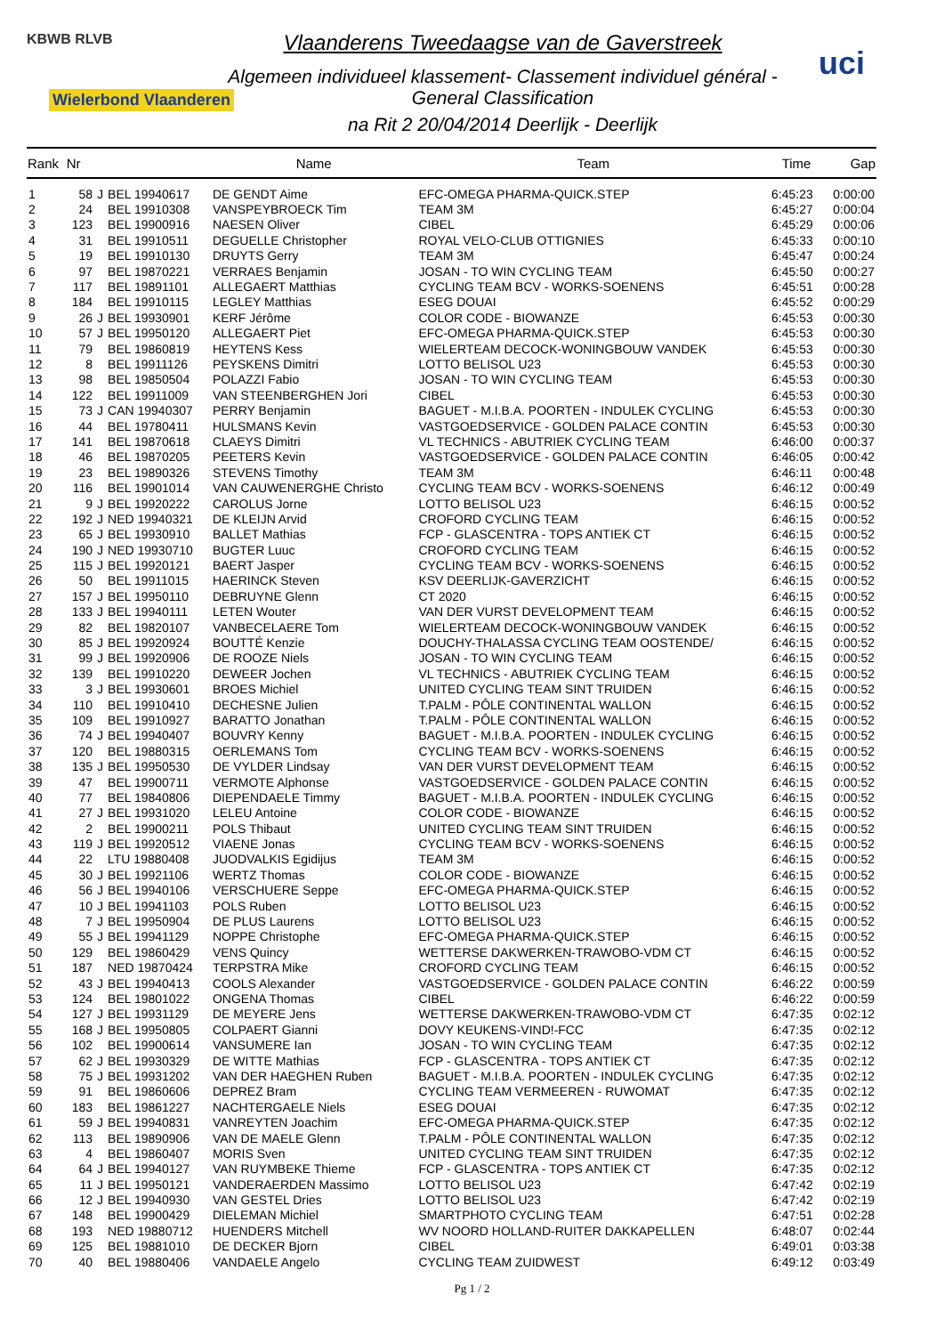KBWB RLVB
Wielerbond Vlaanderen
Vlaanderens Tweedaagse van de Gaverstreek
Algemeen individueel klassement- Classement individuel général -
General Classification
na Rit 2 20/04/2014 Deerlijk - Deerlijk
uci
| Rank | Nr | | | Name | Team | Time | Gap |
| --- | --- | --- | --- | --- | --- | --- | --- |
| 1 | 58 | J | BEL 19940617 | DE GENDT Aime | EFC-OMEGA PHARMA-QUICK.STEP | 6:45:23 | 0:00:00 |
| 2 | 24 | | BEL 19910308 | VANSPEYBROECK Tim | TEAM 3M | 6:45:27 | 0:00:04 |
| 3 | 123 | | BEL 19900916 | NAESEN Oliver | CIBEL | 6:45:29 | 0:00:06 |
| 4 | 31 | | BEL 19910511 | DEGUELLE Christopher | ROYAL VELO-CLUB OTTIGNIES | 6:45:33 | 0:00:10 |
| 5 | 19 | | BEL 19910130 | DRUYTS Gerry | TEAM 3M | 6:45:47 | 0:00:24 |
| 6 | 97 | | BEL 19870221 | VERRAES Benjamin | JOSAN - TO WIN CYCLING TEAM | 6:45:50 | 0:00:27 |
| 7 | 117 | | BEL 19891101 | ALLEGAERT Matthias | CYCLING TEAM BCV - WORKS-SOENENS | 6:45:51 | 0:00:28 |
| 8 | 184 | | BEL 19910115 | LEGLEY Matthias | ESEG DOUAI | 6:45:52 | 0:00:29 |
| 9 | 26 | J | BEL 19930901 | KERF Jérôme | COLOR CODE - BIOWANZE | 6:45:53 | 0:00:30 |
| 10 | 57 | J | BEL 19950120 | ALLEGAERT Piet | EFC-OMEGA PHARMA-QUICK.STEP | 6:45:53 | 0:00:30 |
| 11 | 79 | | BEL 19860819 | HEYTENS Kess | WIELERTEAM DECOCK-WONINGBOUW VANDEK | 6:45:53 | 0:00:30 |
| 12 | 8 | | BEL 19911126 | PEYSKENS Dimitri | LOTTO BELISOL U23 | 6:45:53 | 0:00:30 |
| 13 | 98 | | BEL 19850504 | POLAZZI Fabio | JOSAN - TO WIN CYCLING TEAM | 6:45:53 | 0:00:30 |
| 14 | 122 | | BEL 19911009 | VAN STEENBERGHEN Jori | CIBEL | 6:45:53 | 0:00:30 |
| 15 | 73 | J | CAN 19940307 | PERRY Benjamin | BAGUET - M.I.B.A. POORTEN - INDULEK CYCLING | 6:45:53 | 0:00:30 |
| 16 | 44 | | BEL 19780411 | HULSMANS Kevin | VASTGOEDSERVICE - GOLDEN PALACE CONTIN | 6:45:53 | 0:00:30 |
| 17 | 141 | | BEL 19870618 | CLAEYS Dimitri | VL TECHNICS - ABUTRIEK CYCLING TEAM | 6:46:00 | 0:00:37 |
| 18 | 46 | | BEL 19870205 | PEETERS Kevin | VASTGOEDSERVICE - GOLDEN PALACE CONTIN | 6:46:05 | 0:00:42 |
| 19 | 23 | | BEL 19890326 | STEVENS Timothy | TEAM 3M | 6:46:11 | 0:00:48 |
| 20 | 116 | | BEL 19901014 | VAN CAUWENERGHE Christo | CYCLING TEAM BCV - WORKS-SOENENS | 6:46:12 | 0:00:49 |
| 21 | 9 | J | BEL 19920222 | CAROLUS Jorne | LOTTO BELISOL U23 | 6:46:15 | 0:00:52 |
| 22 | 192 | J | NED 19940321 | DE KLEIJN Arvid | CROFORD CYCLING TEAM | 6:46:15 | 0:00:52 |
| 23 | 65 | J | BEL 19930910 | BALLET Mathias | FCP - GLASCENTRA - TOPS ANTIEK CT | 6:46:15 | 0:00:52 |
| 24 | 190 | J | NED 19930710 | BUGTER Luuc | CROFORD CYCLING TEAM | 6:46:15 | 0:00:52 |
| 25 | 115 | J | BEL 19920121 | BAERT Jasper | CYCLING TEAM BCV - WORKS-SOENENS | 6:46:15 | 0:00:52 |
| 26 | 50 | | BEL 19911015 | HAERINCK Steven | KSV DEERLIJK-GAVERZICHT | 6:46:15 | 0:00:52 |
| 27 | 157 | J | BEL 19950110 | DEBRUYNE Glenn | CT 2020 | 6:46:15 | 0:00:52 |
| 28 | 133 | J | BEL 19940111 | LETEN Wouter | VAN DER VURST DEVELOPMENT TEAM | 6:46:15 | 0:00:52 |
| 29 | 82 | | BEL 19820107 | VANBECELAERE Tom | WIELERTEAM DECOCK-WONINGBOUW VANDEK | 6:46:15 | 0:00:52 |
| 30 | 85 | J | BEL 19920924 | BOUTTÉ Kenzie | DOUCHY-THALASSA CYCLING TEAM OOSTENDE/ | 6:46:15 | 0:00:52 |
| 31 | 99 | J | BEL 19920906 | DE ROOZE Niels | JOSAN - TO WIN CYCLING TEAM | 6:46:15 | 0:00:52 |
| 32 | 139 | | BEL 19910220 | DEWEER Jochen | VL TECHNICS - ABUTRIEK CYCLING TEAM | 6:46:15 | 0:00:52 |
| 33 | 3 | J | BEL 19930601 | BROES Michiel | UNITED CYCLING TEAM SINT TRUIDEN | 6:46:15 | 0:00:52 |
| 34 | 110 | | BEL 19910410 | DECHESNE Julien | T.PALM - PÔLE CONTINENTAL WALLON | 6:46:15 | 0:00:52 |
| 35 | 109 | | BEL 19910927 | BARATTO Jonathan | T.PALM - PÔLE CONTINENTAL WALLON | 6:46:15 | 0:00:52 |
| 36 | 74 | J | BEL 19940407 | BOUVRY Kenny | BAGUET - M.I.B.A. POORTEN - INDULEK CYCLING | 6:46:15 | 0:00:52 |
| 37 | 120 | | BEL 19880315 | OERLEMANS Tom | CYCLING TEAM BCV - WORKS-SOENENS | 6:46:15 | 0:00:52 |
| 38 | 135 | J | BEL 19950530 | DE VYLDER Lindsay | VAN DER VURST DEVELOPMENT TEAM | 6:46:15 | 0:00:52 |
| 39 | 47 | | BEL 19900711 | VERMOTE Alphonse | VASTGOEDSERVICE - GOLDEN PALACE CONTIN | 6:46:15 | 0:00:52 |
| 40 | 77 | | BEL 19840806 | DIEPENDAELE Timmy | BAGUET - M.I.B.A. POORTEN - INDULEK CYCLING | 6:46:15 | 0:00:52 |
| 41 | 27 | J | BEL 19931020 | LELEU Antoine | COLOR CODE - BIOWANZE | 6:46:15 | 0:00:52 |
| 42 | 2 | | BEL 19900211 | POLS Thibaut | UNITED CYCLING TEAM SINT TRUIDEN | 6:46:15 | 0:00:52 |
| 43 | 119 | J | BEL 19920512 | VIAENE Jonas | CYCLING TEAM BCV - WORKS-SOENENS | 6:46:15 | 0:00:52 |
| 44 | 22 | | LTU 19880408 | JUODVALKIS Egidijus | TEAM 3M | 6:46:15 | 0:00:52 |
| 45 | 30 | J | BEL 19921106 | WERTZ Thomas | COLOR CODE - BIOWANZE | 6:46:15 | 0:00:52 |
| 46 | 56 | J | BEL 19940106 | VERSCHUERE Seppe | EFC-OMEGA PHARMA-QUICK.STEP | 6:46:15 | 0:00:52 |
| 47 | 10 | J | BEL 19941103 | POLS Ruben | LOTTO BELISOL U23 | 6:46:15 | 0:00:52 |
| 48 | 7 | J | BEL 19950904 | DE PLUS Laurens | LOTTO BELISOL U23 | 6:46:15 | 0:00:52 |
| 49 | 55 | J | BEL 19941129 | NOPPE Christophe | EFC-OMEGA PHARMA-QUICK.STEP | 6:46:15 | 0:00:52 |
| 50 | 129 | | BEL 19860429 | VENS Quincy | WETTERSE DAKWERKEN-TRAWOBO-VDM CT | 6:46:15 | 0:00:52 |
| 51 | 187 | | NED 19870424 | TERPSTRA Mike | CROFORD CYCLING TEAM | 6:46:15 | 0:00:52 |
| 52 | 43 | J | BEL 19940413 | COOLS Alexander | VASTGOEDSERVICE - GOLDEN PALACE CONTIN | 6:46:22 | 0:00:59 |
| 53 | 124 | | BEL 19801022 | ONGENA Thomas | CIBEL | 6:46:22 | 0:00:59 |
| 54 | 127 | J | BEL 19931129 | DE MEYERE Jens | WETTERSE DAKWERKEN-TRAWOBO-VDM CT | 6:47:35 | 0:02:12 |
| 55 | 168 | J | BEL 19950805 | COLPAERT Gianni | DOVY KEUKENS-VIND!-FCC | 6:47:35 | 0:02:12 |
| 56 | 102 | | BEL 19900614 | VANSUMERE Ian | JOSAN - TO WIN CYCLING TEAM | 6:47:35 | 0:02:12 |
| 57 | 62 | J | BEL 19930329 | DE WITTE Mathias | FCP - GLASCENTRA - TOPS ANTIEK CT | 6:47:35 | 0:02:12 |
| 58 | 75 | J | BEL 19931202 | VAN DER HAEGHEN Ruben | BAGUET - M.I.B.A. POORTEN - INDULEK CYCLING | 6:47:35 | 0:02:12 |
| 59 | 91 | | BEL 19860606 | DEPREZ Bram | CYCLING TEAM VERMEEREN - RUWOMAT | 6:47:35 | 0:02:12 |
| 60 | 183 | | BEL 19861227 | NACHTERGAELE Niels | ESEG DOUAI | 6:47:35 | 0:02:12 |
| 61 | 59 | J | BEL 19940831 | VANREYTEN Joachim | EFC-OMEGA PHARMA-QUICK.STEP | 6:47:35 | 0:02:12 |
| 62 | 113 | | BEL 19890906 | VAN DE MAELE Glenn | T.PALM - PÔLE CONTINENTAL WALLON | 6:47:35 | 0:02:12 |
| 63 | 4 | | BEL 19860407 | MORIS Sven | UNITED CYCLING TEAM SINT TRUIDEN | 6:47:35 | 0:02:12 |
| 64 | 64 | J | BEL 19940127 | VAN RUYMBEKE Thieme | FCP - GLASCENTRA - TOPS ANTIEK CT | 6:47:35 | 0:02:12 |
| 65 | 11 | J | BEL 19950121 | VANDERAERDEN Massimo | LOTTO BELISOL U23 | 6:47:42 | 0:02:19 |
| 66 | 12 | J | BEL 19940930 | VAN GESTEL Dries | LOTTO BELISOL U23 | 6:47:42 | 0:02:19 |
| 67 | 148 | | BEL 19900429 | DIELEMAN Michiel | SMARTPHOTO CYCLING TEAM | 6:47:51 | 0:02:28 |
| 68 | 193 | | NED 19880712 | HUENDERS Mitchell | WV NOORD HOLLAND-RUITER DAKKAPELLEN | 6:48:07 | 0:02:44 |
| 69 | 125 | | BEL 19881010 | DE DECKER Bjorn | CIBEL | 6:49:01 | 0:03:38 |
| 70 | 40 | | BEL 19880406 | VANDAELE Angelo | CYCLING TEAM ZUIDWEST | 6:49:12 | 0:03:49 |
Pg 1 / 2